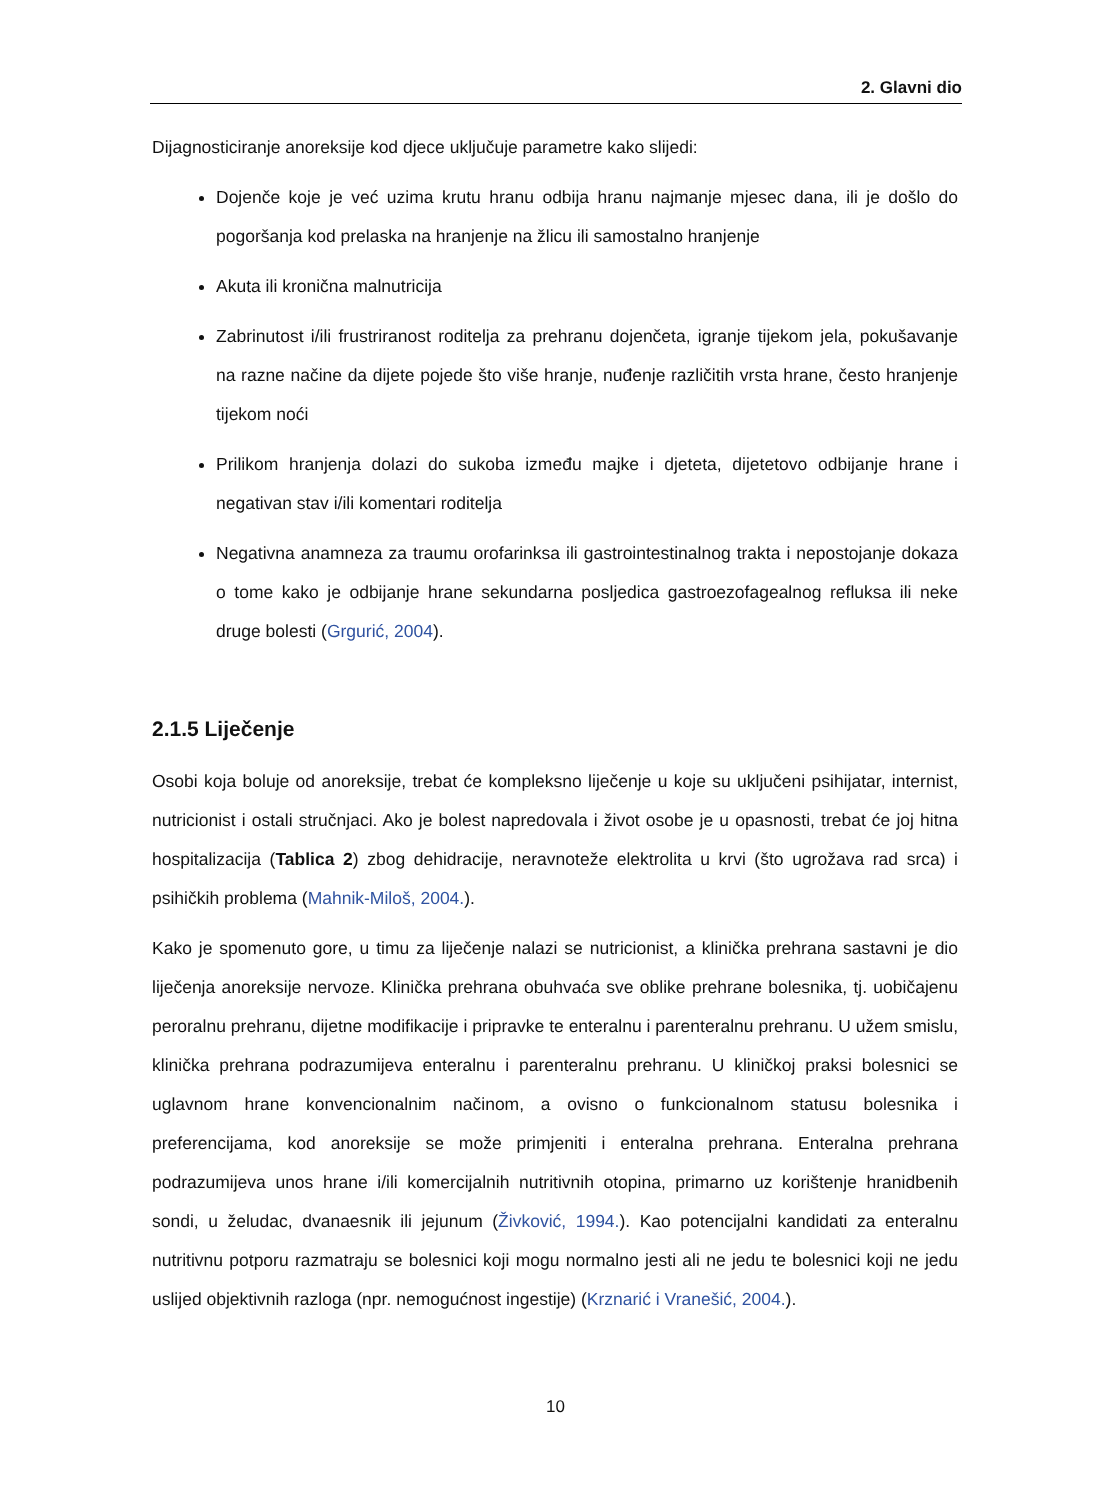2. Glavni dio
Dijagnosticiranje anoreksije kod djece uključuje parametre kako slijedi:
Dojenče koje je već uzima krutu hranu odbija hranu najmanje mjesec dana, ili je došlo do pogoršanja kod prelaska na hranjenje na žlicu ili samostalno hranjenje
Akuta ili kronična malnutricija
Zabrinutost i/ili frustriranost roditelja za prehranu dojenčeta, igranje tijekom jela, pokušavanje na razne načine da dijete pojede što više hranje, nuđenje različitih vrsta hrane, često hranjenje tijekom noći
Prilikom hranjenja dolazi do sukoba između majke i djeteta, dijetetovo odbijanje hrane i negativan stav i/ili komentari roditelja
Negativna anamneza za traumu orofarinksa ili gastrointestinalnog trakta i nepostojanje dokaza o tome kako je odbijanje hrane sekundarna posljedica gastroezofagealnog refluksa ili neke druge bolesti (Grgurić, 2004).
2.1.5 Liječenje
Osobi koja boluje od anoreksije, trebat će kompleksno liječenje u koje su uključeni psihijatar, internist, nutricionist i ostali stručnjaci. Ako je bolest napredovala i život osobe je u opasnosti, trebat će joj hitna hospitalizacija (Tablica 2) zbog dehidracije, neravnoteže elektrolita u krvi (što ugrožava rad srca) i psihičkih problema (Mahnik-Miloš, 2004.).
Kako je spomenuto gore, u timu za liječenje nalazi se nutricionist, a klinička prehrana sastavni je dio liječenja anoreksije nervoze. Klinička prehrana obuhvaća sve oblike prehrane bolesnika, tj. uobičajenu peroralnu prehranu, dijetne modifikacije i pripravke te enteralnu i parenteralnu prehranu. U užem smislu, klinička prehrana podrazumijeva enteralnu i parenteralnu prehranu. U kliničkoj praksi bolesnici se uglavnom hrane konvencionalnim načinom, a ovisno o funkcionalnom statusu bolesnika i preferencijama, kod anoreksije se može primjeniti i enteralna prehrana. Enteralna prehrana podrazumijeva unos hrane i/ili komercijalnih nutritivnih otopina, primarno uz korištenje hranidbenih sondi, u želudac, dvanaesnik ili jejunum (Živković, 1994.). Kao potencijalni kandidati za enteralnu nutritivnu potporu razmatraju se bolesnici koji mogu normalno jesti ali ne jedu te bolesnici koji ne jedu uslijed objektivnih razloga (npr. nemogućnost ingestije) (Krznarić i Vranešić, 2004.).
10